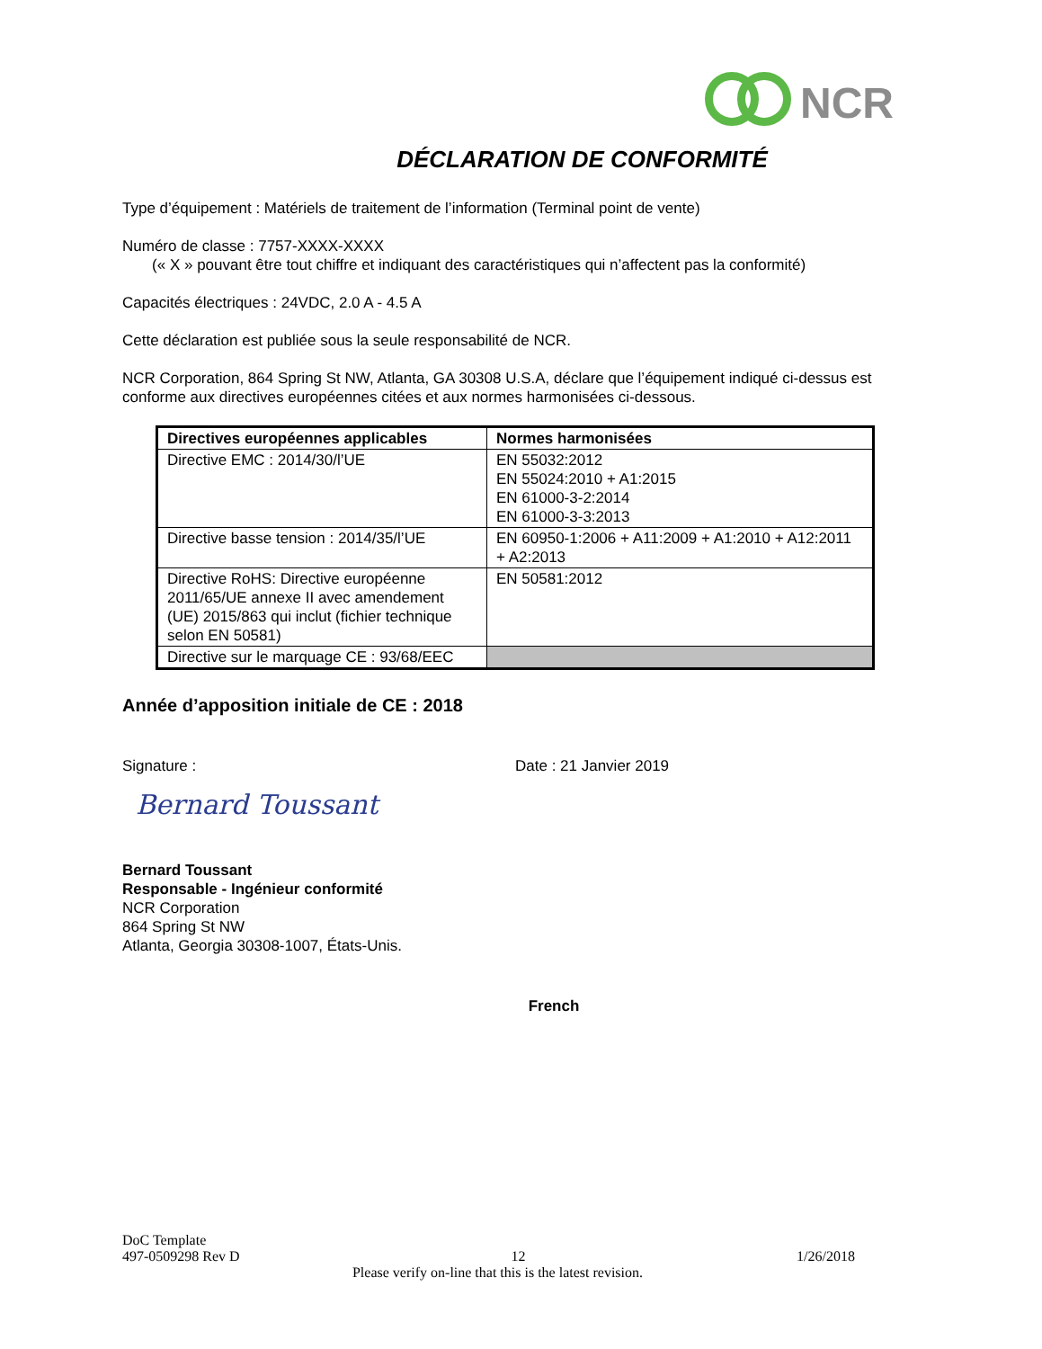NCR
DÉCLARATION DE CONFORMITÉ
Type d’équipement : Matériels de traitement de l’information (Terminal point de vente)
Numéro de classe : 7757-XXXX-XXXX
(« X » pouvant être tout chiffre et indiquant des caractéristiques qui n’affectent pas la conformité)
Capacités électriques : 24VDC, 2.0 A - 4.5 A
Cette déclaration est publiée sous la seule responsabilité de NCR.
NCR Corporation, 864 Spring St NW, Atlanta, GA 30308 U.S.A, déclare que l’équipement indiqué ci-dessus est conforme aux directives européennes citées et aux normes harmonisées ci-dessous.
| Directives européennes applicables | Normes harmonisées |
| --- | --- |
| Directive EMC : 2014/30/l’UE | EN 55032:2012 EN 55024:2010 + A1:2015 EN 61000-3-2:2014 EN 61000-3-3:2013 |
| Directive basse tension : 2014/35/l’UE | EN 60950-1:2006 + A11:2009 + A1:2010 + A12:2011 + A2:2013 |
| Directive RoHS: Directive européenne 2011/65/UE annexe II avec amendement (UE) 2015/863 qui inclut (fichier technique selon EN 50581) | EN 50581:2012 |
| Directive sur le marquage CE : 93/68/EEC | |
Année d’apposition initiale de CE : 2018
Signature : Date : 21 Janvier 2019
Bernard Toussant
Bernard Toussant
Responsable - Ingénieur conformité
NCR Corporation
864 Spring St NW
Atlanta, Georgia 30308-1007, États-Unis.
French
DoC Template
497-0509298 Rev D 12 1/26/2018
Please verify on-line that this is the latest revision.